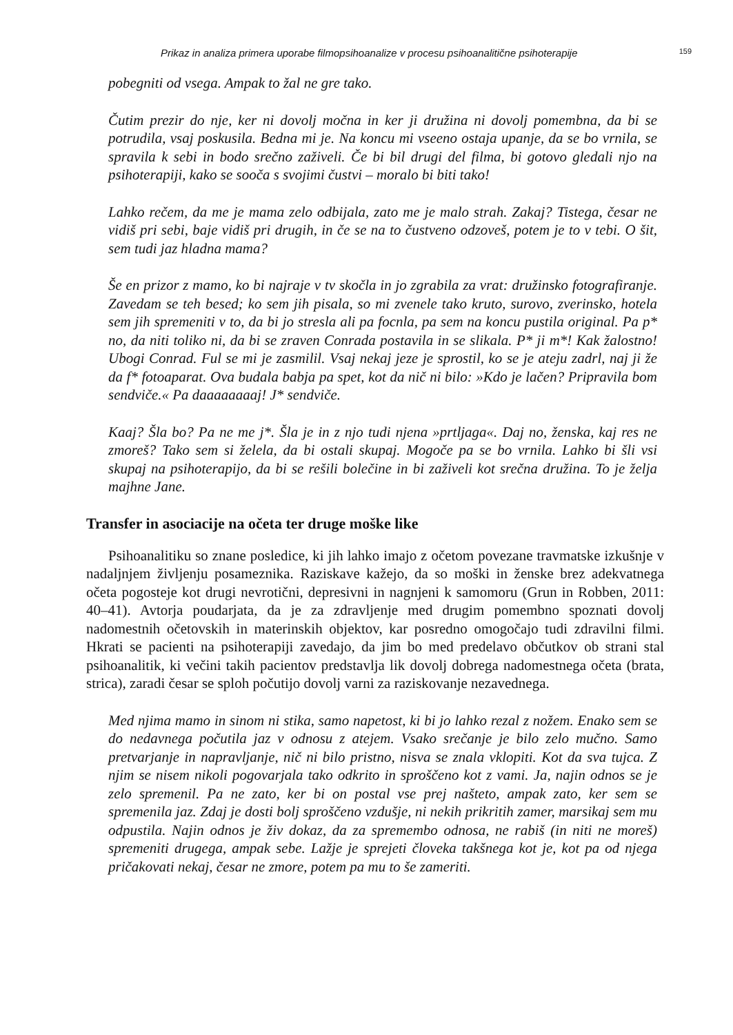Prikaz in analiza primera uporabe filmopsihoanalize v procesu psihoanalitične psihoterapije 159
pobegniti od vsega. Ampak to žal ne gre tako.
Čutim prezir do nje, ker ni dovolj močna in ker ji družina ni dovolj pomembna, da bi se potrudila, vsaj poskusila. Bedna mi je. Na koncu mi vseeno ostaja upanje, da se bo vrnila, se spravila k sebi in bodo srečno zaživeli. Če bi bil drugi del filma, bi gotovo gledali njo na psihoterapiji, kako se sooča s svojimi čustvi – moralo bi biti tako!
Lahko rečem, da me je mama zelo odbijala, zato me je malo strah. Zakaj? Tistega, česar ne vidiš pri sebi, baje vidiš pri drugih, in če se na to čustveno odzoveš, potem je to v tebi. O šit, sem tudi jaz hladna mama?
Še en prizor z mamo, ko bi najraje v tv skočla in jo zgrabila za vrat: družinsko fotografiranje. Zavedam se teh besed; ko sem jih pisala, so mi zvenele tako kruto, surovo, zverinsko, hotela sem jih spremeniti v to, da bi jo stresla ali pa focnla, pa sem na koncu pustila original. Pa p* no, da niti toliko ni, da bi se zraven Conrada postavila in se slikala. P* ji m*! Kak žalostno! Ubogi Conrad. Ful se mi je zasmilil. Vsaj nekaj jeze je sprostil, ko se je ateju zadrl, naj ji že da f* fotoaparat. Ova budala babja pa spet, kot da nič ni bilo: »Kdo je lačen? Pripravila bom sendviče.« Pa daaaaaaaaj! J* sendviče.
Kaaj? Šla bo? Pa ne me j*. Šla je in z njo tudi njena »prtljaga«. Daj no, ženska, kaj res ne zmoreš? Tako sem si želela, da bi ostali skupaj. Mogoče pa se bo vrnila. Lahko bi šli vsi skupaj na psihoterapijo, da bi se rešili bolečine in bi zaživeli kot srečna družina. To je želja majhne Jane.
Transfer in asociacije na očeta ter druge moške like
Psihoanalitiku so znane posledice, ki jih lahko imajo z očetom povezane travmatske izkušnje v nadaljnjem življenju posameznika. Raziskave kažejo, da so moški in ženske brez adekvatnega očeta pogosteje kot drugi nevrotični, depresivni in nagnjeni k samomoru (Grun in Robben, 2011: 40–41). Avtorja poudarjata, da je za zdravljenje med drugim pomembno spoznati dovolj nadomestnih očetovskih in materinskih objektov, kar posredno omogočajo tudi zdravilni filmi. Hkrati se pacienti na psihoterapiji zavedajo, da jim bo med predelavo občutkov ob strani stal psihoanalitik, ki večini takih pacientov predstavlja lik dovolj dobrega nadomestnega očeta (brata, strica), zaradi česar se sploh počutijo dovolj varni za raziskovanje nezavednega.
Med njima mamo in sinom ni stika, samo napetost, ki bi jo lahko rezal z nožem. Enako sem se do nedavnega počutila jaz v odnosu z atejem. Vsako srečanje je bilo zelo mučno. Samo pretvarjanje in napravljanje, nič ni bilo pristno, nisva se znala vklopiti. Kot da sva tujca. Z njim se nisem nikoli pogovarjala tako odkrito in sproščeno kot z vami. Ja, najin odnos se je zelo spremenil. Pa ne zato, ker bi on postal vse prej našteto, ampak zato, ker sem se spremenila jaz. Zdaj je dosti bolj sproščeno vzdušje, ni nekih prikritih zamer, marsikaj sem mu odpustila. Najin odnos je živ dokaz, da za spremembo odnosa, ne rabiš (in niti ne moreš) spremeniti drugega, ampak sebe. Lažje je sprejeti človeka takšnega kot je, kot pa od njega pričakovati nekaj, česar ne zmore, potem pa mu to še zameriti.